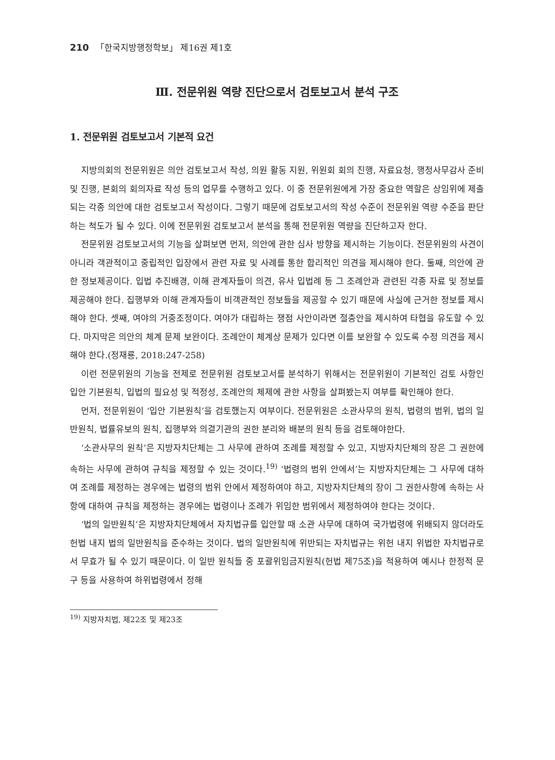210 「한국지방행정학보」 제16권 제1호
Ⅲ. 전문위원 역량 진단으로서 검토보고서 분석 구조
1. 전문위원 검토보고서 기본적 요건
지방의회의 전문위원은 의안 검토보고서 작성, 의원 활동 지원, 위원회 회의 진행, 자료요청, 행정사무감사 준비 및 진행, 본회의 회의자료 작성 등의 업무를 수행하고 있다. 이 중 전문위원에게 가장 중요한 역할은 상임위에 제출되는 각종 의안에 대한 검토보고서 작성이다. 그렇기 때문에 검토보고서의 작성 수준이 전문위원 역량 수준을 판단하는 척도가 될 수 있다. 이에 전문위원 검토보고서 분석을 통해 전문위원 역량을 진단하고자 한다.
전문위원 검토보고서의 기능을 살펴보면 먼저, 의안에 관한 심사 방향을 제시하는 기능이다. 전문위원의 사견이 아니라 객관적이고 중립적인 입장에서 관련 자료 및 사례를 통한 합리적인 의견을 제시해야 한다. 둘째, 의안에 관한 정보제공이다. 입법 추진배경, 이해 관계자들이 의견, 유사 입법례 등 그 조례안과 관련된 각종 자료 및 정보를 제공해야 한다. 집행부와 이해 관계자들이 비객관적인 정보들을 제공할 수 있기 때문에 사실에 근거한 정보를 제시해야 한다. 셋째, 여야의 거중조정이다. 여야가 대립하는 쟁점 사안이라면 절충안을 제시하여 타협을 유도할 수 있다. 마지막은 의안의 체계 문제 보완이다. 조례안이 체계상 문제가 있다면 이를 보완할 수 있도록 수정 의견을 제시해야 한다.(정재룡, 2018:247-258)
이런 전문위원의 기능을 전제로 전문위원 검토보고서를 분석하기 위해서는 전문위원이 기본적인 검토 사항인 입안 기본원칙, 입법의 필요성 및 적정성, 조례안의 체제에 관한 사항을 살펴봤는지 여부를 확인해야 한다.
먼저, 전문위원이 ‘입안 기본원칙’을 검토했는지 여부이다. 전문위원은 소관사무의 원칙, 법령의 범위, 법의 일반원칙, 법률유보의 원칙, 집행부와 의결기관의 권한 분리와 배분의 원칙 등을 검토해야한다.
‘소관사무의 원칙’은 지방자치단체는 그 사무에 관하여 조례를 제정할 수 있고, 지방자치단체의 장은 그 권한에 속하는 사무에 관하여 규칙을 제정할 수 있는 것이다.<sup>19)</sup> ‘법령의 범위 안에서’는 지방자치단체는 그 사무에 대하여 조례를 제정하는 경우에는 법령의 범위 안에서 제정하여야 하고, 지방자치단체의 장이 그 권한사항에 속하는 사항에 대하여 규칙을 제정하는 경우에는 법령이나 조례가 위임한 범위에서 제정하여야 한다는 것이다.
‘법의 일반원칙’은 지방자치단체에서 자치법규를 입안할 때 소관 사무에 대하여 국가법령에 위배되지 않더라도 헌법 내지 법의 일반원칙을 준수하는 것이다. 법의 일반원칙에 위반되는 자치법규는 위헌 내지 위법한 자치법규로서 무효가 될 수 있기 때문이다. 이 일반 원칙들 중 포괄위임금지원칙(헌법 제75조)을 적용하여 예시나 한정적 문구 등을 사용하여 하위법령에서 정해
<sup>19)</sup> 지방자치법, 제22조 및 제23조